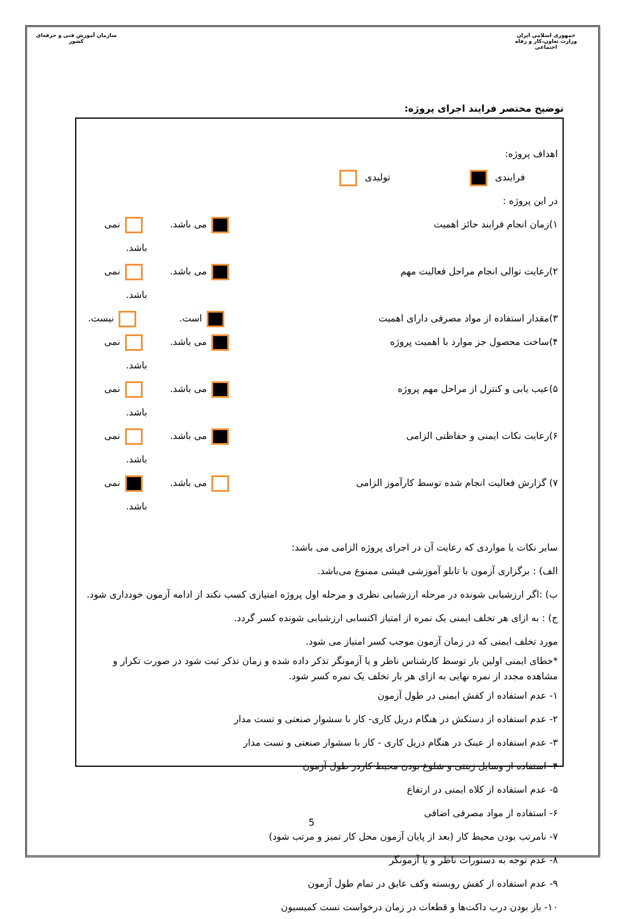جمهوری اسلامی ایران
وزارت تعاون،کار و رفاه اجتماعی
سازمان آموزش فنی و حرفه‌ای کشور
توضیح مختصر فرایند اجرای پروژه:
اهداف پروژه:
فرایندی تولیدی
در این پروژه :
۱)زمان انجام فرایند حائز اهمیت می باشد. نمی باشد.
۲)رعایت توالی انجام مراحل فعالیت مهم می باشد. نمی باشد.
۳)مقدار استفاده از مواد مصرفی دارای اهمیت است. نیست.
۴)ساخت محصول جز موارد با اهمیت پروژه می باشد. نمی باشد.
۵)عیب یابی و کنترل از مراحل مهم پروژه می باشد. نمی باشد.
۶)رعایت نکات ایمنی و حفاظتی الزامی می باشد. نمی باشد.
۷) گزارش فعالیت انجام شده توسط کارآموز الزامی می باشد. نمی باشد.
سایر نکات یا مواردی که رعایت آن در اجرای پروژه الزامی می باشد:
الف) : برگزاری آزمون با تابلو آموزشی فیشی ممنوع می‌باشد.
ب) :اگر ارزشیابی شونده در مرحله ارزشیابی نظری و مرحله اول پروژه امتیازی کسب نکند از ادامه آزمون خودداری شود.
ج) : به ازای هر تخلف ایمنی یک نمره از امتیاز اکتسابی ارزشیابی شونده کسر گردد.
مورد تخلف ایمنی که در زمان آزمون موجب کسر امتیاز می شود.
*خطای ایمنی اولین بار توسط کارشناس ناظر و یا آزمونگر تذکر داده شده و زمان تذکر ثبت شود در صورت تکرار و مشاهده مجدد از نمره نهایی به ازای هر بار تخلف یک نمره کسر شود.
۱- عدم استفاده از کفش ایمنی در طول آزمون
۲- عدم استفاده از دستکش در هنگام دریل کاری- کار با سشوار صنعتی و تست مدار
۳- عدم استفاده از عینک در هنگام دریل کاری - کار با سشوار صنعتی و تست مدار
۴- استفاده از وسایل زینتی و شلوغ بودن محیط کاردر طول آزمون
۵- عدم استفاده از کلاه ایمنی در ارتفاع
۶- استفاده از مواد مصرفی اضافی
۷- نامرتب بودن محیط کار (بعد از پایان آزمون محل کار تمیز و مرتب شود)
۸- عدم توجه به دستورات ناظر و یا آزمونگر
۹- عدم استفاده از کفش روبسته وکف عایق در تمام طول آزمون
۱۰- باز بودن درب داکت‌ها و قطعات در زمان درخواست تست کمیسیون
5